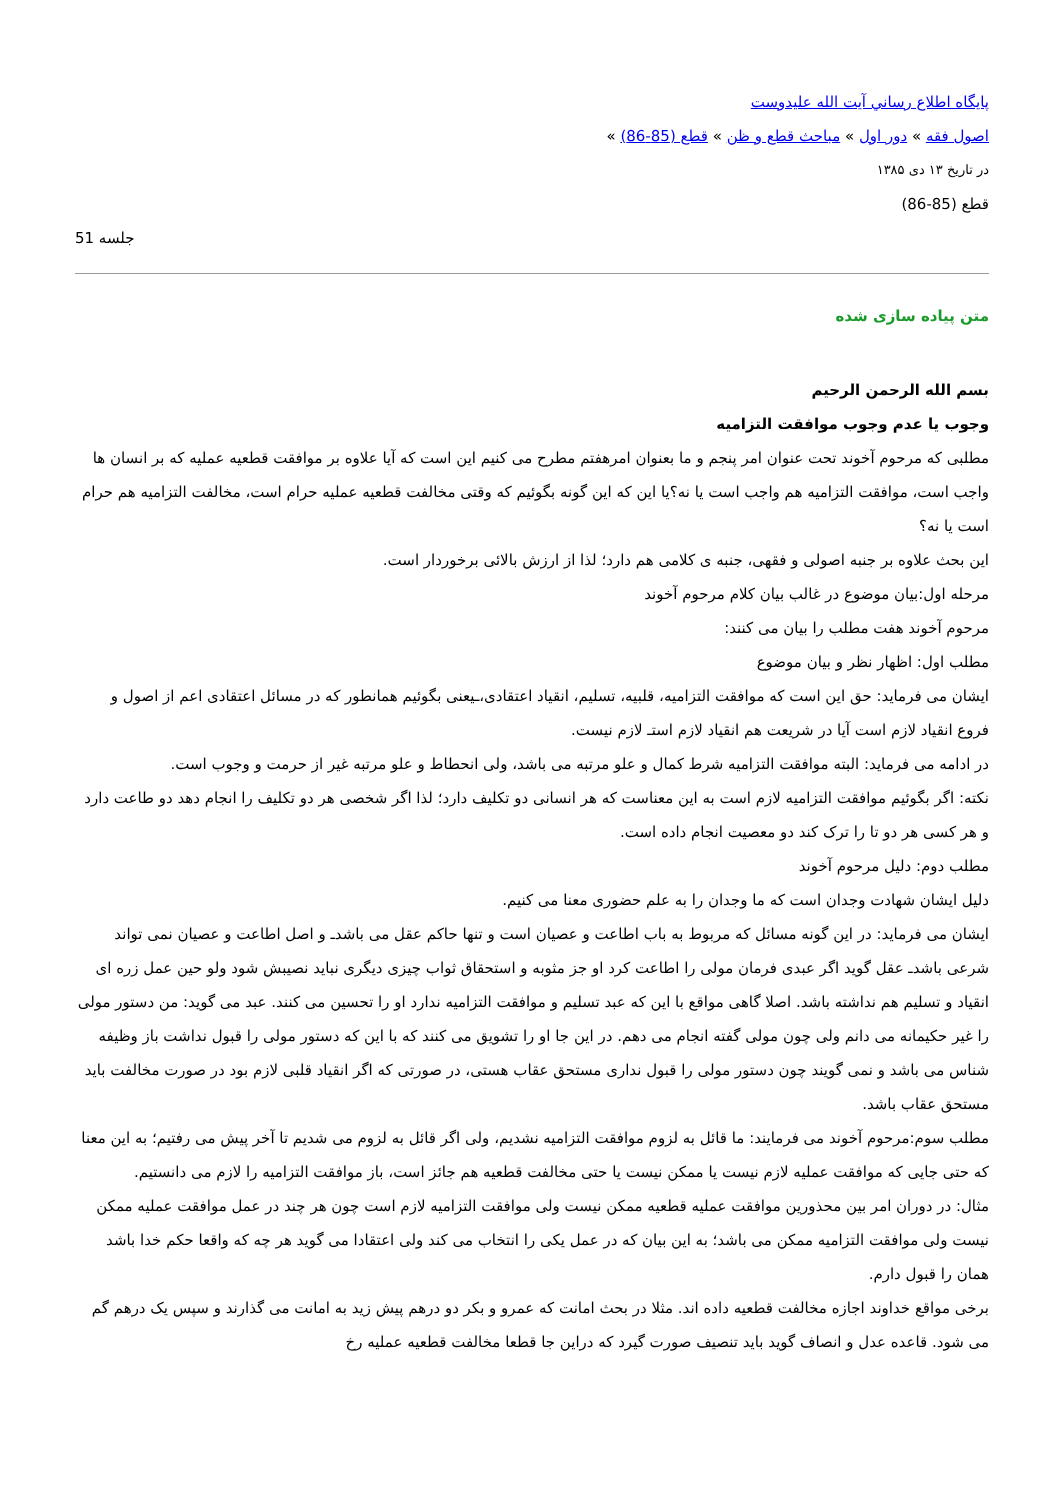پايگاه اطلاع رساني آيت الله عليدوست
اصول فقه » دور اول » مباحث قطع و ظن » قطع (85-86) »
در تاریخ ۱۳ دی ۱۳۸۵
قطع (85-86)
جلسه 51
متن پیاده سازی شده
بسم الله الرحمن الرحیم
وجوب یا عدم وجوب موافقت التزامیه
مطلبی که مرحوم آخوند تحت عنوان امر پنجم و ما بعنوان امرهفتم مطرح می کنیم این است که آیا علاوه بر موافقت قطعیه عملیه که بر انسان ها واجب است، موافقت التزامیه هم واجب است یا نه؟یا این که این گونه بگوئیم که وقتی مخالفت قطعیه عملیه حرام است، مخالفت التزامیه هم حرام است یا نه؟
این بحث علاوه بر جنبه اصولی و فقهی، جنبه ی کلامی هم دارد؛ لذا از ارزش بالائی برخوردار است.
مرحله اول:بیان موضوع در غالب بیان کلام مرحوم آخوند
مرحوم آخوند هفت مطلب را بیان می کنند:
مطلب اول: اظهار نظر و بیان موضوع
ایشان می فرماید: حق این است که موافقت التزامیه، قلبیه، تسلیم، انقیاد اعتقادی،ـیعنی بگوئیم همانطور که در مسائل اعتقادی اعم از اصول و فروع انقیاد لازم است آیا در شریعت هم انقیاد لازم استـ لازم نیست.
در ادامه می فرماید: البته موافقت التزامیه شرط کمال و علو مرتبه می باشد، ولی انحطاط و علو مرتبه غیر از حرمت و وجوب است.
نکته: اگر بگوئیم موافقت التزامیه لازم است به این معناست که هر انسانی دو تکلیف دارد؛ لذا اگر شخصی هر دو تکلیف را انجام دهد دو طاعت دارد و هر کسی هر دو تا را ترک کند دو معصیت انجام داده است.
مطلب دوم: دلیل مرحوم آخوند
دلیل ایشان شهادت وجدان است که ما وجدان را به علم حضوری معنا می کنیم.
ایشان می فرماید: در این گونه مسائل که مربوط به باب اطاعت و عصیان است و تنها حاکم عقل می باشدـ و اصل اطاعت و عصیان نمی تواند شرعی باشدـ عقل گوید اگر عبدی فرمان مولی را اطاعت کرد او جز مثوبه و استحقاق ثواب چیزی دیگری نباید نصیبش شود ولو حین عمل زره ای انقیاد و تسلیم هم نداشته باشد. اصلا گاهی مواقع با این که عبد تسلیم و موافقت التزامیه ندارد او را تحسین می کنند. عبد می گوید: من دستور مولی را غیر حکیمانه می دانم ولی چون مولی گفته انجام می دهم. در این جا او را تشویق می کنند که با این که دستور مولی را قبول نداشت باز وظیفه شناس می باشد و نمی گویند چون دستور مولی را قبول نداری مستحق عقاب هستی، در صورتی که اگر انقیاد قلبی لازم بود در صورت مخالفت باید مستحق عقاب باشد.
مطلب سوم:مرحوم آخوند می فرمایند: ما قائل به لزوم موافقت التزامیه نشدیم، ولی اگر قائل به لزوم می شدیم تا آخر پیش می رفتیم؛ به این معنا که حتی جایی که موافقت عملیه لازم نیست یا ممکن نیست یا حتی مخالفت قطعیه هم جائز است، باز موافقت التزامیه را لازم می دانستیم.
مثال: در دوران امر بین محذورین موافقت عملیه قطعیه ممکن نیست ولی موافقت التزامیه لازم است چون هر چند در عمل موافقت عملیه ممکن نیست ولی موافقت التزامیه ممکن می باشد؛ به این بیان که در عمل یکی را انتخاب می کند ولی اعتقادا می گوید هر چه که واقعا حکم خدا باشد همان را قبول دارم.
برخی مواقع خداوند اجازه مخالفت قطعیه داده اند. مثلا در بحث امانت که عمرو و بکر دو درهم پیش زید به امانت می گذارند و سپس یک درهم گم می شود. قاعده عدل و انصاف گوید باید تنصیف صورت گیرد که دراین جا قطعا مخالفت قطعیه عملیه رخ